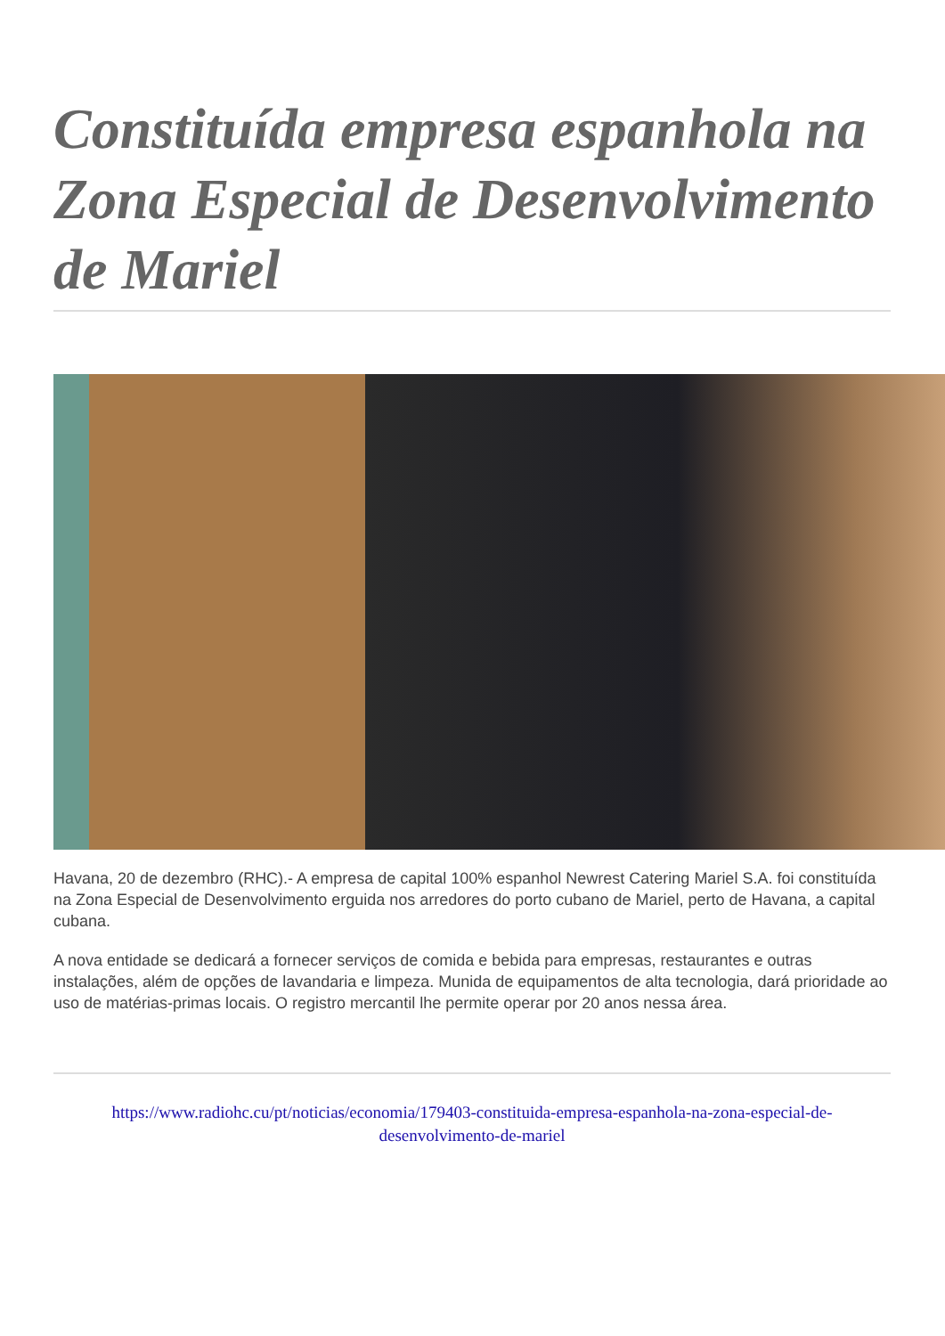Constituída empresa espanhola na Zona Especial de Desenvolvimento de Mariel
Havana, 20 de dezembro (RHC).- A empresa de capital 100% espanhol Newrest Catering Mariel S.A. foi constituída na Zona Especial de Desenvolvimento erguida nos arredores do porto cubano de Mariel, perto de Havana, a capital cubana.
A nova entidade se dedicará a fornecer serviços de comida e bebida para empresas, restaurantes e outras instalações, além de opções de lavandaria e limpeza. Munida de equipamentos de alta tecnologia, dará prioridade ao uso de matérias-primas locais. O registro mercantil lhe permite operar por 20 anos nessa área.
https://www.radiohc.cu/pt/noticias/economia/179403-constituida-empresa-espanhola-na-zona-especial-de-desenvolvimento-de-mariel